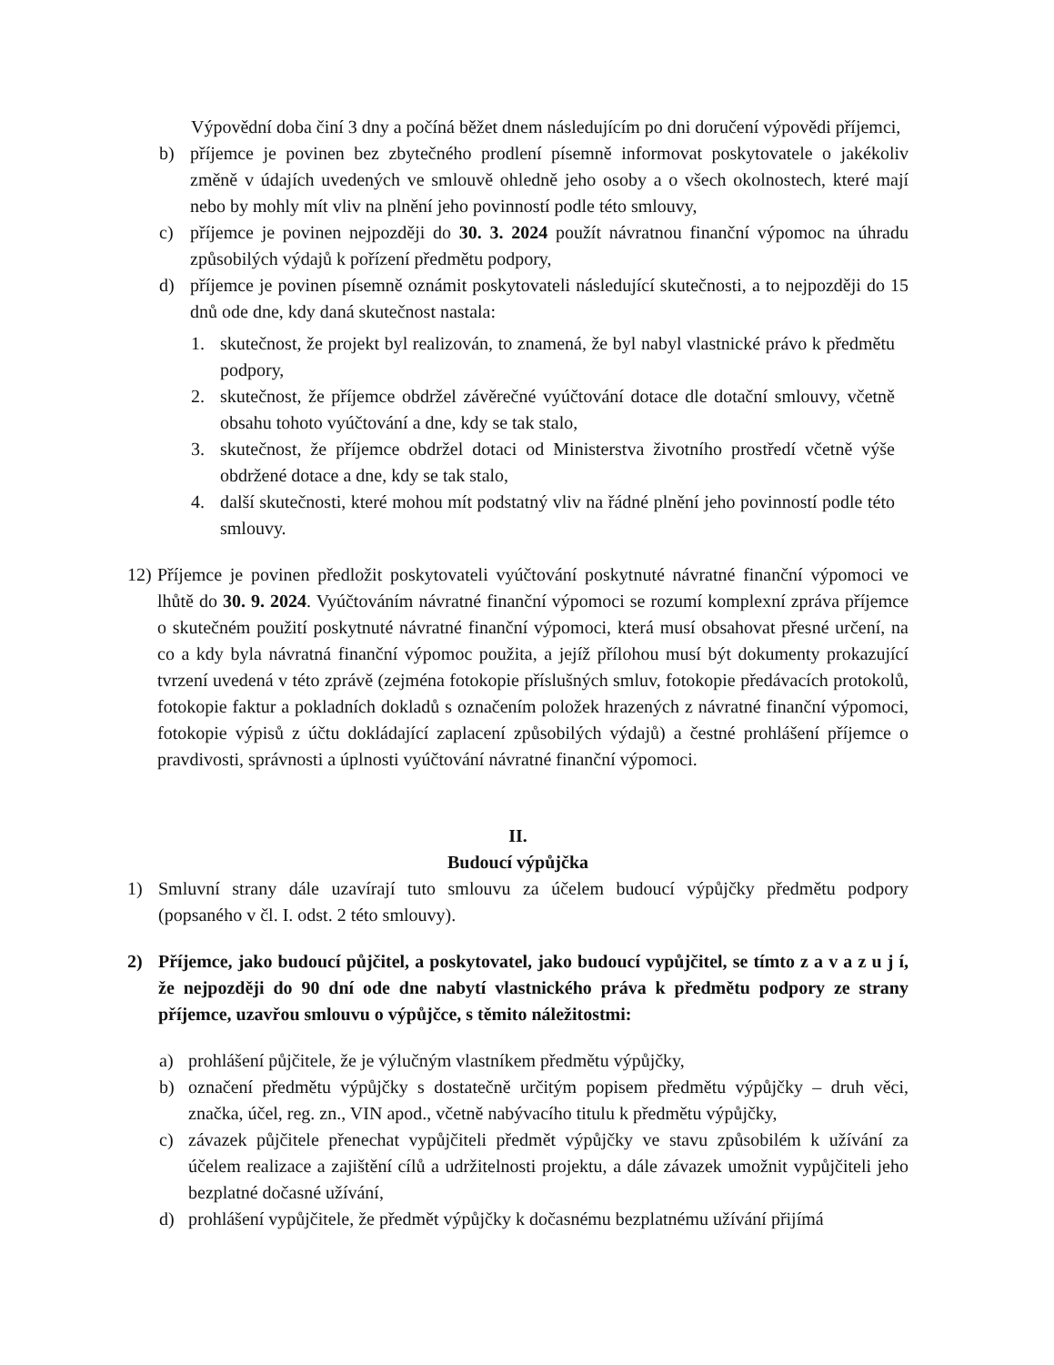Výpovědní doba činí 3 dny a počíná běžet dnem následujícím po dni doručení výpovědi příjemci,
b) příjemce je povinen bez zbytečného prodlení písemně informovat poskytovatele o jakékoliv změně v údajích uvedených ve smlouvě ohledně jeho osoby a o všech okolnostech, které mají nebo by mohly mít vliv na plnění jeho povinností podle této smlouvy,
c) příjemce je povinen nejpozději do 30. 3. 2024 použít návratnou finanční výpomoc na úhradu způsobilých výdajů k pořízení předmětu podpory,
d) příjemce je povinen písemně oznámit poskytovateli následující skutečnosti, a to nejpozději do 15 dnů ode dne, kdy daná skutečnost nastala:
1. skutečnost, že projekt byl realizován, to znamená, že byl nabyl vlastnické právo k předmětu podpory,
2. skutečnost, že příjemce obdržel závěrečné vyúčtování dotace dle dotační smlouvy, včetně obsahu tohoto vyúčtování a dne, kdy se tak stalo,
3. skutečnost, že příjemce obdržel dotaci od Ministerstva životního prostředí včetně výše obdržené dotace a dne, kdy se tak stalo,
4. další skutečnosti, které mohou mít podstatný vliv na řádné plnění jeho povinností podle této smlouvy.
12) Příjemce je povinen předložit poskytovateli vyúčtování poskytnuté návratné finanční výpomoci ve lhůtě do 30. 9. 2024. Vyúčtováním návratné finanční výpomoci se rozumí komplexní zpráva příjemce o skutečném použití poskytnuté návratné finanční výpomoci, která musí obsahovat přesné určení, na co a kdy byla návratná finanční výpomoc použita, a jejíž přílohou musí být dokumenty prokazující tvrzení uvedená v této zprávě (zejména fotokopie příslušných smluv, fotokopie předávacích protokolů, fotokopie faktur a pokladních dokladů s označením položek hrazených z návratné finanční výpomoci, fotokopie výpisů z účtu dokládající zaplacení způsobilých výdajů) a čestné prohlášení příjemce o pravdivosti, správnosti a úplnosti vyúčtování návratné finanční výpomoci.
II.
Budoucí výpůjčka
1) Smluvní strany dále uzavírají tuto smlouvu za účelem budoucí výpůjčky předmětu podpory (popsaného v čl. I. odst. 2 této smlouvy).
2) Příjemce, jako budoucí půjčitel, a poskytovatel, jako budoucí vypůjčitel, se tímto z a v a z u j í, že nejpozději do 90 dní ode dne nabytí vlastnického práva k předmětu podpory ze strany příjemce, uzavřou smlouvu o výpůjčce, s těmito náležitostmi:
a) prohlášení půjčitele, že je výlučným vlastníkem předmětu výpůjčky,
b) označení předmětu výpůjčky s dostatečně určitým popisem předmětu výpůjčky – druh věci, značka, účel, reg. zn., VIN apod., včetně nabývacího titulu k předmětu výpůjčky,
c) závazek půjčitele přenechat vypůjčiteli předmět výpůjčky ve stavu způsobilém k užívání za účelem realizace a zajištění cílů a udržitelnosti projektu, a dále závazek umožnit vypůjčiteli jeho bezplatné dočasné užívání,
d) prohlášení vypůjčitele, že předmět výpůjčky k dočasnému bezplatnému užívání přijímá